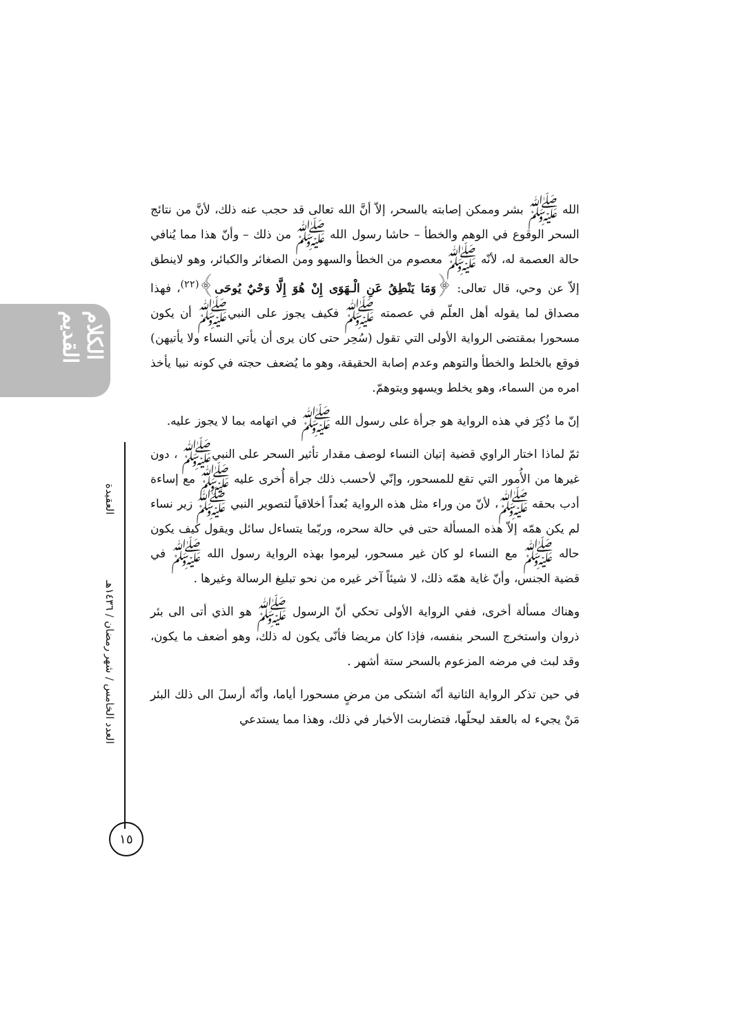الكلام القديم
العقيدة
العدد الخامس / شهر رمضان / ١٤٣٦هـ
١٥
الله ﷺ بشر وممكن إصابته بالسحر، إلاّ أنَّ الله تعالى قد حجب عنه ذلك، لأنَّ من نتائج السحر الوقوع في الوهم والخطأ – حاشا رسول الله ﷺ من ذلك – وأنّ هذا مما يُنافي حالة العصمة له، لأنّه ﷺ معصوم من الخطأ والسهو ومن الصغائر والكبائر، وهو لاينطق إلاّ عن وحي، قال تعالى: ﴿وَمَا يَنْطِقُ عَنِ الْـهَوَى إِنْ هُوَ إِلَّا وَحْيٌ يُوحَى﴾<sup>(٢٢)</sup>، فهذا مصداق لما يقوله أهل العلّم في عصمته ﷺ فكيف يجوز على النبيﷺ أن يكون مسحورا بمقتضى الرواية الأولى التي تقول (سُحِر حتى كان يرى أن يأتي النساء ولا يأتيهن) فوقع بالخلط والخطأ والتوهم وعدم إصابة الحقيقة، وهو ما يُضعف حجته في كونه نبيا يأخذ امره من السماء، وهو يخلط ويسهو ويتوهمّ.
إنّ ما ذُكِرَ في هذه الرواية هو جرأة على رسول الله ﷺ في اتهامه بما لا يجوز عليه.
ثمّ لماذا اختار الراوي قضية إتيان النساء لوصف مقدار تأثير السحر على النبيﷺ ، دون غيرها من الأُمور التي تقع للمسحور، وإنّي لأحسب ذلك جرأة أُخرى عليه ﷺ مع إساءة أدب بحقه ﷺ، لأنّ من وراء مثل هذه الرواية بُعداً أخلاقياً لتصوير النبي ﷺ زير نساء لم يكن همّه إلاّ هذه المسألة حتى في حالة سحره، وربّما يتساءل سائل ويقول كيف يكون حاله ﷺ مع النساء لو كان غير مسحور، ليرموا بهذه الرواية رسول الله ﷺ في قضية الجنس، وأنّ غاية همّه ذلك، لا شيئاً آخر غيره من نحو تبليغ الرسالة وغيرها .
وهناك مسألة أخرى، ففي الرواية الأولى تحكي أنّ الرسول ﷺ هو الذي أتى الى بئر ذروان واستخرج السحر بنفسه، فإذا كان مريضا فأنّى يكون له ذلك، وهو أضعف ما يكون، وقد لبث في مرضه المزعوم بالسحر ستة أشهر .
في حين تذكر الرواية الثانية أنّه اشتكى من مرضٍ مسحورا أياما، وأنّه أرسلَ الى ذلك البئر مَنْ يجيء له بالعقد ليحلّها، فتضاربت الأخبار في ذلك، وهذا مما يستدعي